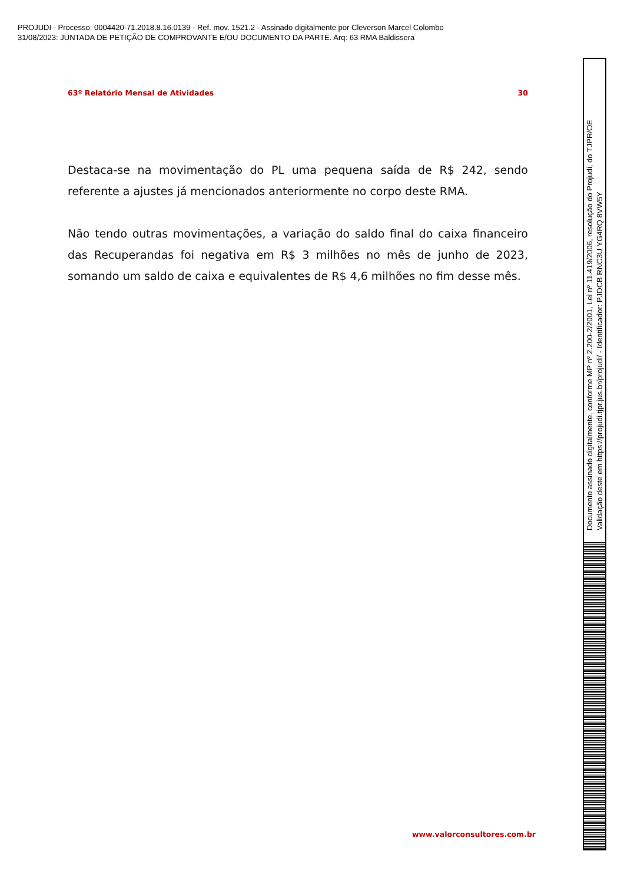PROJUDI - Processo: 0004420-71.2018.8.16.0139 - Ref. mov. 1521.2 - Assinado digitalmente por Cleverson Marcel Colombo
31/08/2023: JUNTADA DE PETIÇÃO DE COMPROVANTE E/OU DOCUMENTO DA PARTE. Arq: 63 RMA Baldissera
63º Relatório Mensal de Atividades 30
Destaca-se na movimentação do PL uma pequena saída de R$ 242, sendo referente a ajustes já mencionados anteriormente no corpo deste RMA.
Não tendo outras movimentações, a variação do saldo final do caixa financeiro das Recuperandas foi negativa em R$ 3 milhões no mês de junho de 2023, somando um saldo de caixa e equivalentes de R$ 4,6 milhões no fim desse mês.
www.valorconsultores.com.br
Documento assinado digitalmente, conforme MP nº 2.200-2/2001, Lei nº 11.419/2006, resolução do Projudi, do TJPR/OE
Validação deste em https://projudi.tjpr.jus.br/projudi/ - Identificador: PJDCB RNC3U YG4RQ 8VW5Y